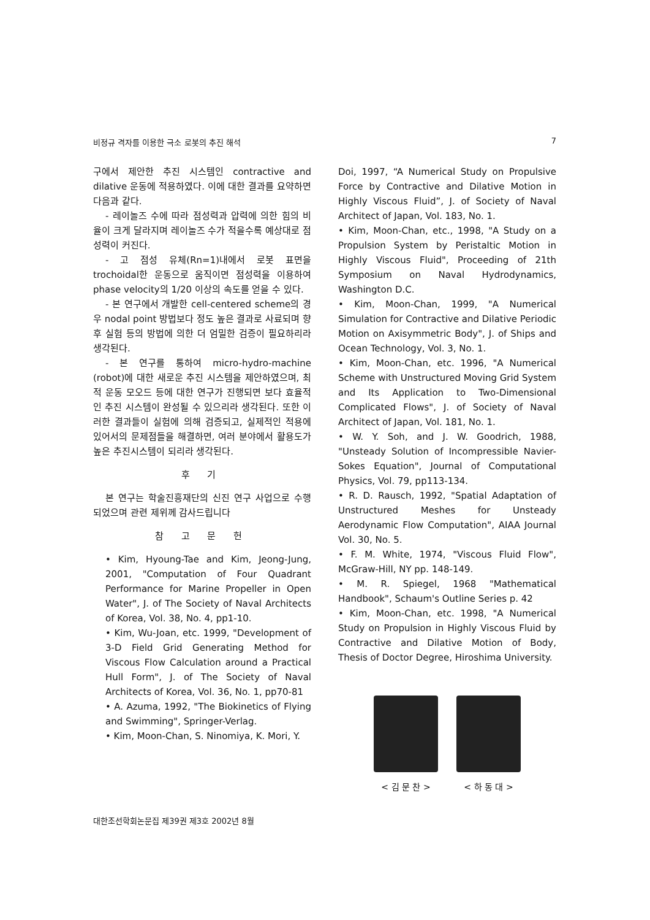비정규 격자를 이용한 극소 로봇의 추진 해석 7
구에서 제안한 추진 시스템인 contractive and dilative 운동에 적용하였다. 이에 대한 결과를 요약하면 다음과 같다.
- 레이놀즈 수에 따라 점성력과 압력에 의한 힘의 비율이 크게 달라지며 레이놀즈 수가 적을수록 예상대로 점성력이 커진다.
- 고 점성 유체(Rn=1)내에서 로봇 표면을 trochoidal한 운동으로 움직이면 점성력을 이용하여 phase velocity의 1/20 이상의 속도를 얻을 수 있다.
- 본 연구에서 개발한 cell-centered scheme의 경우 nodal point 방법보다 정도 높은 결과로 사료되며 향후 실험 등의 방법에 의한 더 엄밀한 검증이 필요하리라 생각된다.
- 본 연구를 통하여 micro-hydro-machine (robot)에 대한 새로운 추진 시스템을 제안하였으며, 최적 운동 모오드 등에 대한 연구가 진행되면 보다 효율적인 추진 시스템이 완성될 수 있으리라 생각된다. 또한 이러한 결과들이 실험에 의해 검증되고, 실제적인 적용에 있어서의 문제점들을 해결하면, 여러 분야에서 활용도가 높은 추진시스템이 되리라 생각된다.
후 기
본 연구는 학술진흥재단의 신진 연구 사업으로 수행되었으며 관련 제위께 감사드립니다
참 고 문 헌
• Kim, Hyoung-Tae and Kim, Jeong-Jung, 2001, "Computation of Four Quadrant Performance for Marine Propeller in Open Water", J. of The Society of Naval Architects of Korea, Vol. 38, No. 4, pp1-10.
• Kim, Wu-Joan, etc. 1999, "Development of 3-D Field Grid Generating Method for Viscous Flow Calculation around a Practical Hull Form", J. of The Society of Naval Architects of Korea, Vol. 36, No. 1, pp70-81
• A. Azuma, 1992, "The Biokinetics of Flying and Swimming", Springer-Verlag.
• Kim, Moon-Chan, S. Ninomiya, K. Mori, Y.
Doi, 1997, “A Numerical Study on Propulsive Force by Contractive and Dilative Motion in Highly Viscous Fluid”, J. of Society of Naval Architect of Japan, Vol. 183, No. 1.
• Kim, Moon-Chan, etc., 1998, "A Study on a Propulsion System by Peristaltic Motion in Highly Viscous Fluid", Proceeding of 21th Symposium on Naval Hydrodynamics, Washington D.C.
• Kim, Moon-Chan, 1999, "A Numerical Simulation for Contractive and Dilative Periodic Motion on Axisymmetric Body", J. of Ships and Ocean Technology, Vol. 3, No. 1.
• Kim, Moon-Chan, etc. 1996, "A Numerical Scheme with Unstructured Moving Grid System and Its Application to Two-Dimensional Complicated Flows", J. of Society of Naval Architect of Japan, Vol. 181, No. 1.
• W. Y. Soh, and J. W. Goodrich, 1988, "Unsteady Solution of Incompressible Navier-Sokes Equation", Journal of Computational Physics, Vol. 79, pp113-134.
• R. D. Rausch, 1992, "Spatial Adaptation of Unstructured Meshes for Unsteady Aerodynamic Flow Computation", AIAA Journal Vol. 30, No. 5.
• F. M. White, 1974, "Viscous Fluid Flow", McGraw-Hill, NY pp. 148-149.
• M. R. Spiegel, 1968 "Mathematical Handbook", Schaum's Outline Series p. 42
• Kim, Moon-Chan, etc. 1998, "A Numerical Study on Propulsion in Highly Viscous Fluid by Contractive and Dilative Motion of Body, Thesis of Doctor Degree, Hiroshima University.
< 김 문 찬 > < 하 동 대 >
대한조선학회논문집 제39권 제3호 2002년 8월